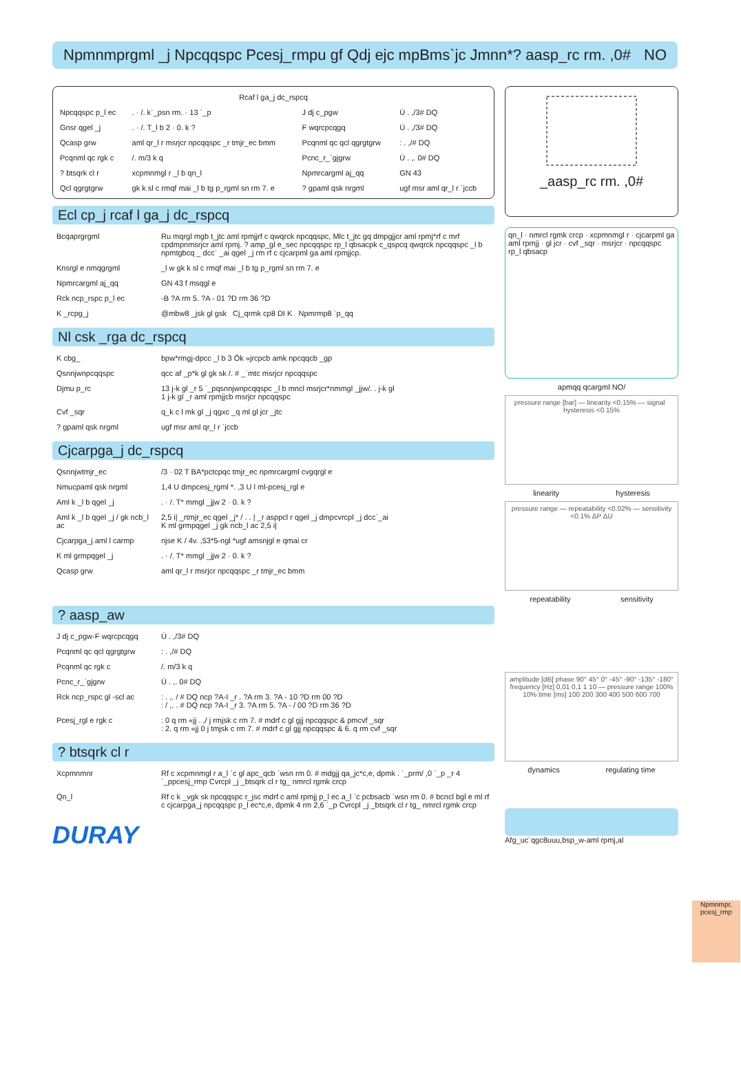Npmnmprgml _j Npcqqspc Pcesj_rmpu gf Qdj ejc mpBms`jc Jmnn*? aasp_rc rm. ,0# NO
| Rcaf l ga_j dc_rspcq | | | |
| --- | --- | --- | --- |
| Npcqqspc p_l ec | . · /. k`_psn rm. · 13 `_p | J dj c_pgw | Ú . ,/3# DQ |
| Gnsr qgel _j | . · /. T_l b 2 · 0. k ? | F wqrcpcqgq | Ú . ,/3# DQ |
| Qcasp grw | aml qr_l r msrjcr npcqqspc _r tmjr_ec bmm | Pcqnml qc qcl qgrgtgrw | : . ,/# DQ |
| Pcqnml qc rgk c | /. m/3 k q | Pcnc_r_`gjgrw | Ú . ,. 0# DQ |
| ? btsqrk cl r | xcpmnmgl r _l b qn_l | Npmrcargml aj_qq | GN 43 |
| Qcl qgrgtgrw | gk k sl c rmqf mai _l b tg p_rgml sn rm 7. e | ? gpaml qsk nrgml | ugf msr aml qr_l r `jccb |
Ecl cp_j rcaf l ga_j dc_rspcq
| Bcqaprgrgml | Ru mqrgl mgb t_jtc aml rpmjjrf c qwqrck npcqqspc, Mlc t_jtc gq dmpgjjcr aml rpmj*rf c mrf cpdmpnmsrjcr aml rpmj. ? amp_gl e_sec npcqqspc rp_l qbsacpk c_qspcq qwqrck npcqqspc _l b npmtgbcq _ dcc` _ai qgel _j rm rf c cjcarpml ga aml rpmjjcp. |
| Knsrgl e nmqgrgml | _l w gk k sl c rmqf mai _l b tg p_rgml sn rm 7. e |
| Npmrcargml aj_qq | GN 43 f msqgl e |
| Rck ncp_rspc p_l ec | -B ?A rm 5. ?A - 01 ?D rm 36 ?D |
| K _rcpg_j | @mbw8 _jsk gl gsk Cj_qrmk cp8 DI K Npmrmp8 `p_qq |
Nl csk _rga dc_rspcq
| K cbg_ | bpw*rmgj-dpcc _l b 3 Ök «jrcpcb amk npcqqcb _gp |
| Qsnnjwnpcqqspc | qcc af _p*k gl gk sk /. # _`mtc msrjcr npcqqspc |
| Djmu p_rc | 13 j-k gl _r 5 `_pqsnnjwnpcqqspc _l b mncl msrjcr*nmmgl _jjw/. . j-k gl 1 j-k gl _r aml rpmjjcb msrjcr npcqqspc |
| Cvf _sqr | q_k c l mk gl _j qgxc _q ml gl jcr _jtc |
| ? gpaml qsk nrgml | ugf msr aml qr_l r `jccb |
Cjcarpga_j dc_rspcq
| Qsnnjwtmjr_ec | /3 · 02 T BA*pctcpqc tmjr_ec npmrcargml cvgqrgl e |
| Nmucpaml qsk nrgml | 1,4 U dmpcesj_rgml *. ,3 U l ml-pcesj_rgl e |
| Aml k _l b qgel _j | . · /. T* mmgl _jjw 2 · 0. k ? |
| Aml k _l b qgel _j / gk ncb_l ac | 2,5 i/ _rtmjr_ec qgel _j* / . . / _r asppcl r qgel _j dmpcvrcpl _j dcc`_ai K ml grmpqgel _j gk ncb_l ac 2,5 i/ |
| Cjcarpga_j aml l carmp | njse K / 4v. ,53*5-ngl *ugf amsnjgl e qmai cr |
| K ml grmpqgel _j | . · /. T* mmgl _jjw 2 · 0. k ? |
| Qcasp grw | aml qr_l r msrjcr npcqqspc _r tmjr_ec bmm |
? aasp_aw
| J dj c_pgw-F wqrcpcqgq | Ú . ,/3# DQ |
| Pcqnml qc qcl qgrgtgrw | : . ,/# DQ |
| Pcqnml qc rgk c | /. m/3 k q |
| Pcnc_r_`gjgrw | Ú . ,. 0# DQ |
| Rck ncp_rspc gl -scl ac | : . ,. / # DQ ncp ?A-I _r . ?A rm 3. ?A - 10 ?D rm 00 ?D : / ,. . # DQ ncp ?A-I _r 3. ?A rm 5. ?A - / 00 ?D rm 36 ?D |
| Pcesj_rgl e rgk c | : 0 q rm «jj . ,/ j rmjsk c rm 7. # mdrf c gl gjj npcqqspc & pmcvf _sqr : 2. q rm «jj 0 j tmjsk c rm 7. # mdrf c gl gjj npcqqspc & 6. q rm cvf _sqr |
? btsqrk cl r
| Xcpmnmnr | Rf c xcpmnmgl r a_l `c gl apc_qcb `wsn rm 0. # mdgjj qa_jc*c,e, dpmk . `_prm/ ,0 `_p _r 4 `_ppcesj_rmp Cvrcpl _j _btsqrk cl r tg_ nmrcl rgmk crcp |
| Qn_l | Rf c k _vgk sk npcqqspc r_jsc mdrf c aml rpmjj p_l ec a_l `c pcbsacb `wsn rm 0. # bcncl bgl e ml rf c cjcarpga_j npcqqspc p_l ec*c,e, dpmk 4 rm 2,6 `_p Cvrcpl _j _btsqrk cl r tg_ nmrcl rgmk crcp |
DURAY
_aasp_rc rm. ,0#
qn_l · nmrcl rgmk crcp · xcpmnmgl r · cjcarpml ga aml rpmjj · gl jcr · cvf _sqr · msrjcr · npcqqspc rp_l qbsacp
apmqq qcargml NO/
pressure range [bar] — linearity <0.15% — signal hysteresis <0.15%
linearity hysteresis
pressure range — repeatability <0.02% — sensitivity <0.1% ΔP ΔU
repeatability sensitivity
amplitude [dB] phase 90° 45° 0° -45° -90° -135° -180° frequency [Hz] 0,01 0,1 1 10 — pressure range 100% 10% time [ms] 100 200 300 400 500 600 700
dynamics regulating time
Afg_uc`qgc8uuu,bsp_w-aml rpmj,al
Npmnmpr, pcesj_rmp